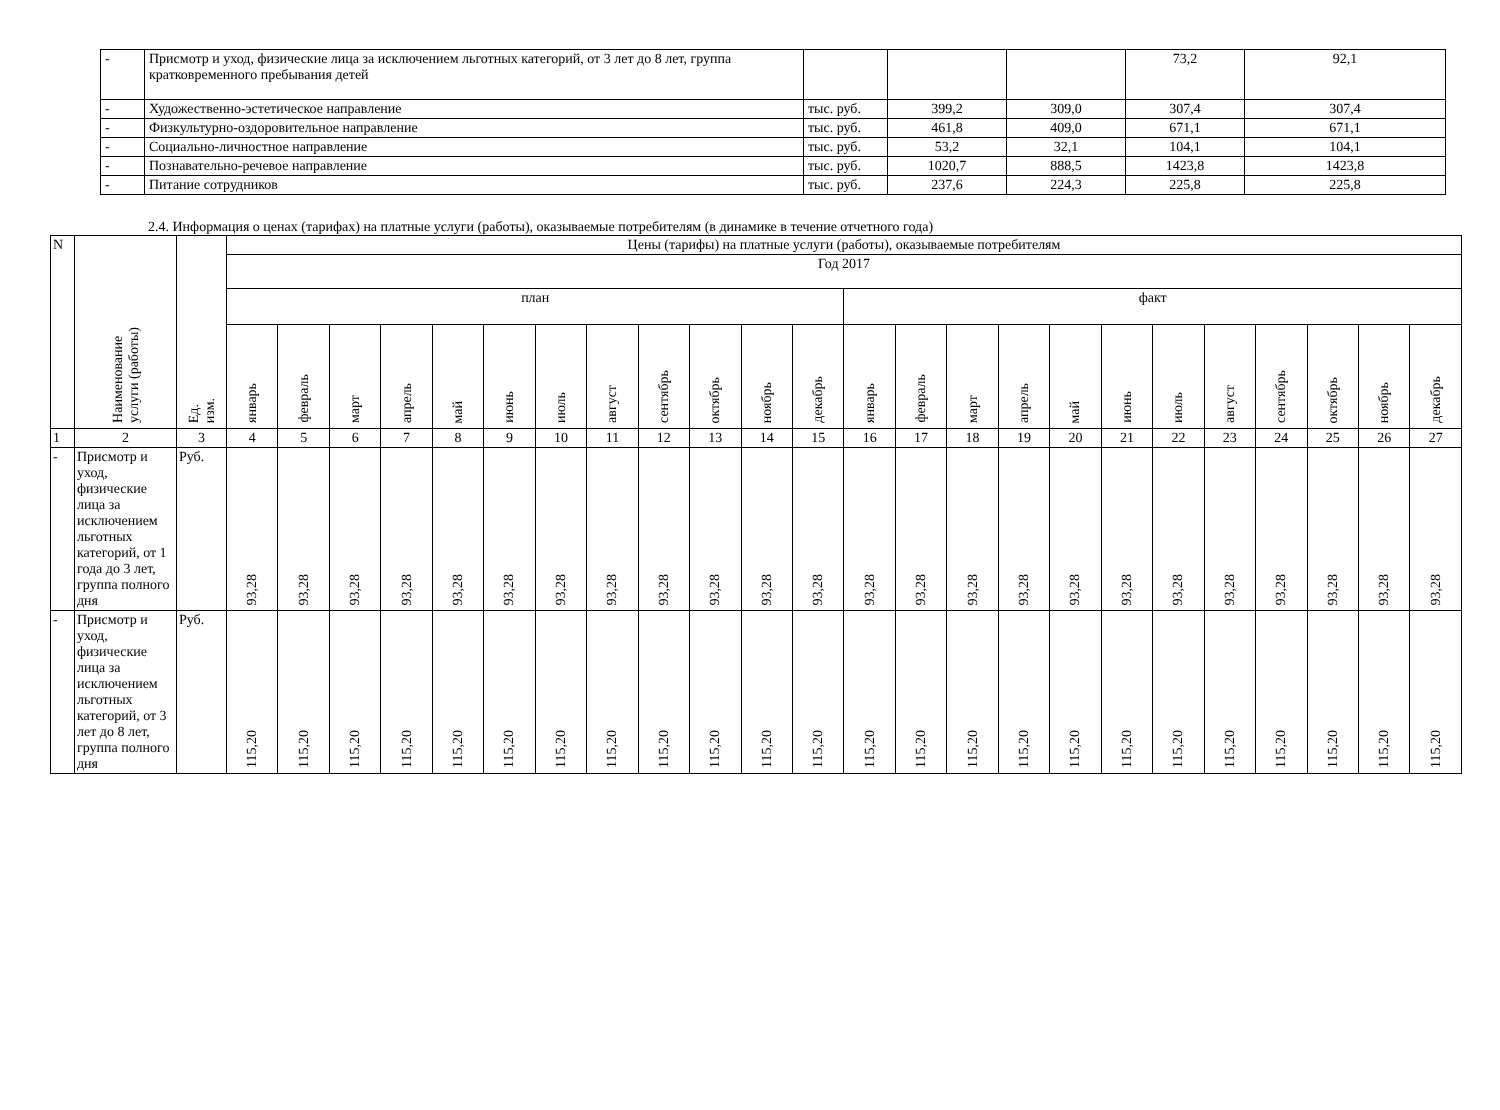| - | Присмотр и уход, физические лица за исключением льготных категорий, от 3 лет до 8 лет, группа кратковременного пребывания детей | | | | 73,2 | 92,1 |
| - | Художественно-эстетическое направление | тыс. руб. | 399,2 | 309,0 | 307,4 | 307,4 |
| - | Физкультурно-оздоровительное направление | тыс. руб. | 461,8 | 409,0 | 671,1 | 671,1 |
| - | Социально-личностное направление | тыс. руб. | 53,2 | 32,1 | 104,1 | 104,1 |
| - | Познавательно-речевое направление | тыс. руб. | 1020,7 | 888,5 | 1423,8 | 1423,8 |
| - | Питание сотрудников | тыс. руб. | 237,6 | 224,3 | 225,8 | 225,8 |
2.4. Информация о ценах (тарифах) на платные услуги (работы), оказываемые потребителям (в динамике в течение отчетного года)
| N | Наименование услуги (работы) | Ед. изм. | Цены (тарифы) на платные услуги (работы), оказываемые потребителям | | | | | | | | | | | | | | | | | | | | | | | |
| --- | --- | --- | --- | --- | --- | --- | --- | --- | --- | --- | --- | --- | --- | --- | --- | --- | --- | --- | --- | --- | --- | --- | --- | --- | --- | --- |
| | | | Год 2017 | | | | | | | | | | | | | | | | | | | | | | | |
| | | | план | | | | | | | | | | | | факт | | | | | | | | | | | |
| | | | январь | февраль | март | апрель | май | июнь | июль | август | сентябрь | октябрь | ноябрь | декабрь | январь | февраль | март | апрель | май | июнь | июль | август | сентябрь | октябрь | ноябрь | декабрь |
| 1 | 2 | 3 | 4 | 5 | 6 | 7 | 8 | 9 | 10 | 11 | 12 | 13 | 14 | 15 | 16 | 17 | 18 | 19 | 20 | 21 | 22 | 23 | 24 | 25 | 26 | 27 |
| - | Присмотр и уход, физические лица за исключением льготных категорий, от 1 года до 3 лет, группа полного дня | Руб. | 93,28 | 93,28 | 93,28 | 93,28 | 93,28 | 93,28 | 93,28 | 93,28 | 93,28 | 93,28 | 93,28 | 93,28 | 93,28 | 93,28 | 93,28 | 93,28 | 93,28 | 93,28 | 93,28 | 93,28 | 93,28 | 93,28 | 93,28 | 93,28 |
| - | Присмотр и уход, физические лица за исключением льготных категорий, от 3 лет до 8 лет, группа полного дня | Руб. | 115,20 | 115,20 | 115,20 | 115,20 | 115,20 | 115,20 | 115,20 | 115,20 | 115,20 | 115,20 | 115,20 | 115,20 | 115,20 | 115,20 | 115,20 | 115,20 | 115,20 | 115,20 | 115,20 | 115,20 | 115,20 | 115,20 | 115,20 | 115,20 |